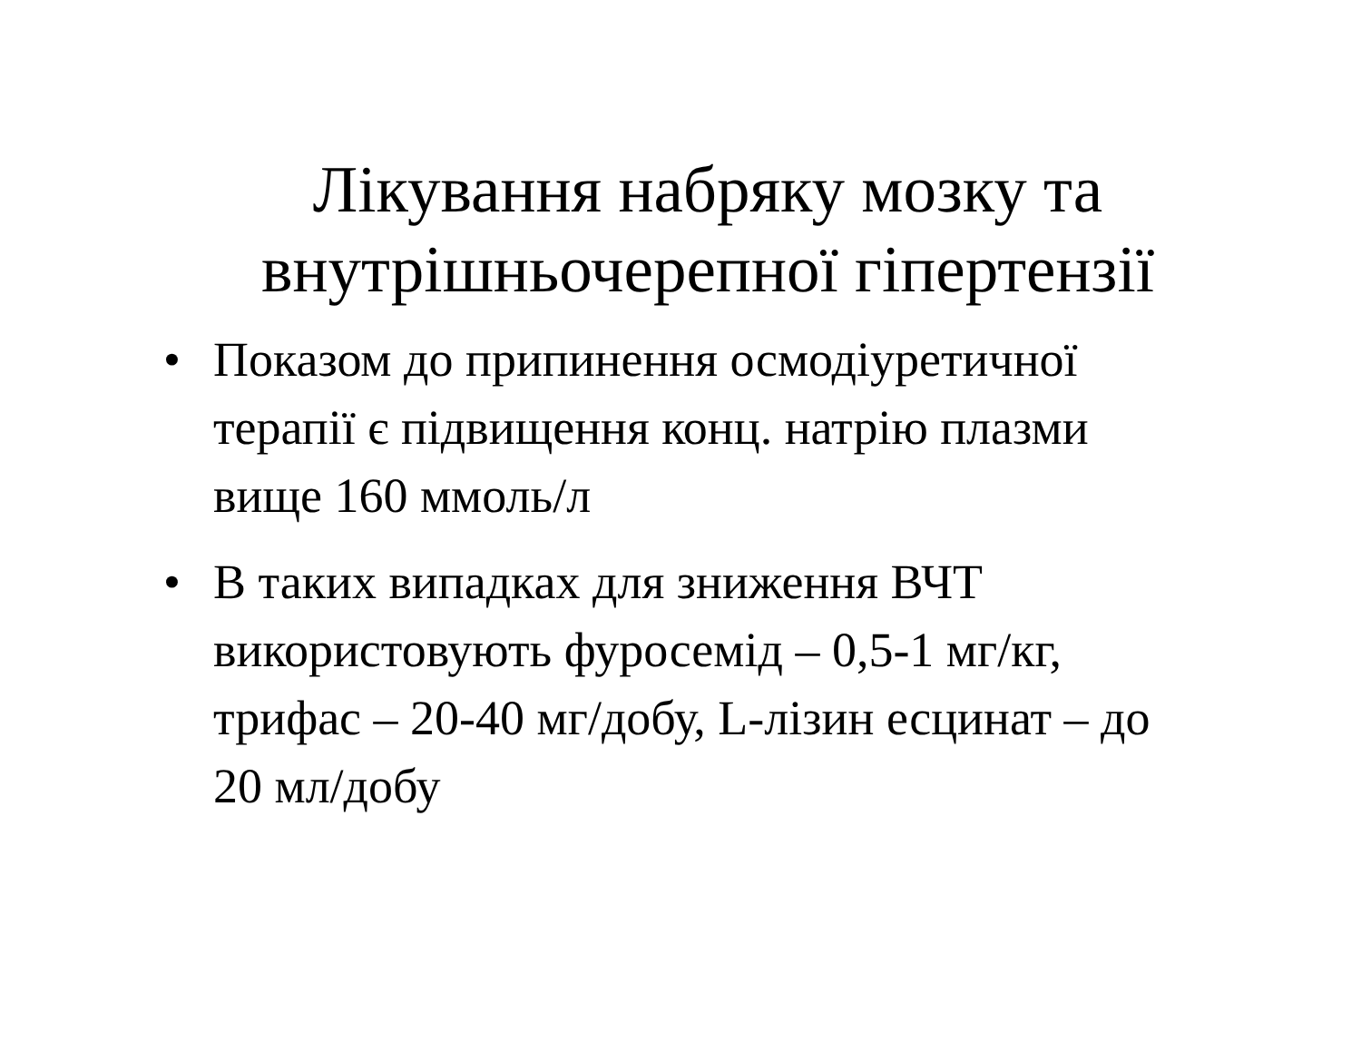Лікування набряку мозку та внутрішньочерепної гіпертензії
• Показом до припинення осмодіуретичної терапії є підвищення конц. натрію плазми вище 160 ммоль/л
• В таких випадках для зниження ВЧТ використовують фуросемід – 0,5-1 мг/кг, трифас – 20-40 мг/добу, L-лізин есцинат – до 20 мл/добу